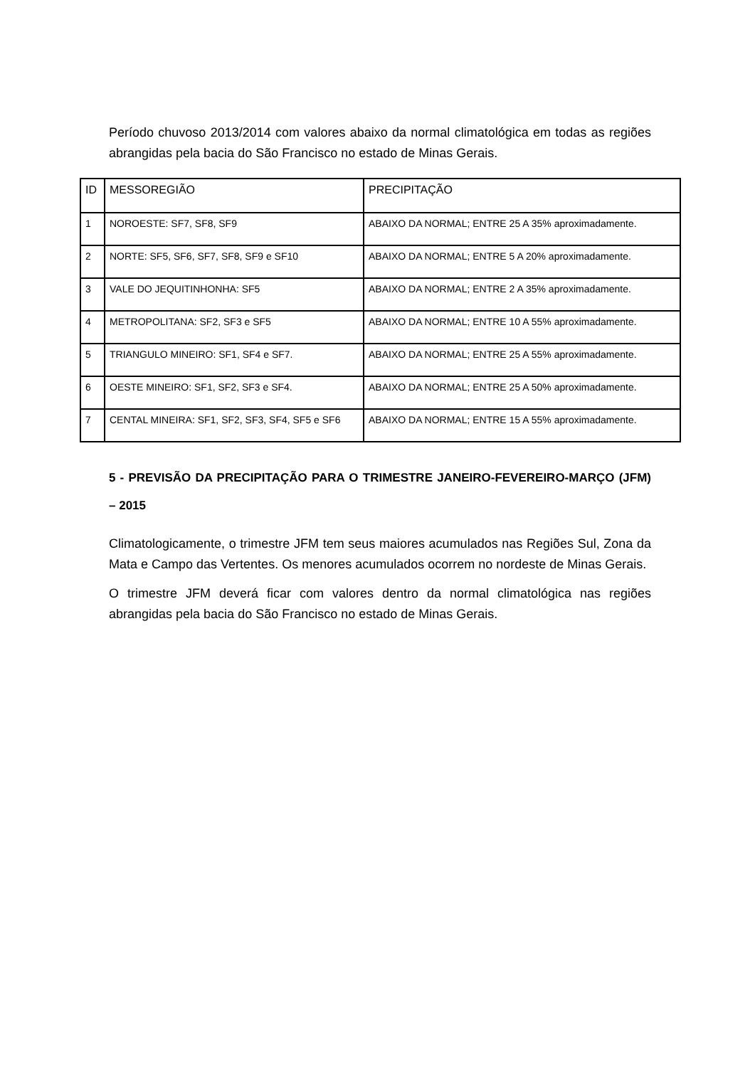Período chuvoso 2013/2014 com valores abaixo da normal climatológica em todas as regiões abrangidas pela bacia do São Francisco no estado de Minas Gerais.
| ID | MESSOREGIÃO | PRECIPITAÇÃO |
| 1 | NOROESTE: SF7, SF8, SF9 | ABAIXO DA NORMAL; ENTRE 25 A 35% aproximadamente. |
| 2 | NORTE: SF5, SF6, SF7, SF8, SF9 e SF10 | ABAIXO DA NORMAL; ENTRE 5 A 20% aproximadamente. |
| 3 | VALE DO JEQUITINHONHA: SF5 | ABAIXO DA NORMAL; ENTRE 2 A 35% aproximadamente. |
| 4 | METROPOLITANA: SF2, SF3 e SF5 | ABAIXO DA NORMAL; ENTRE 10 A 55% aproximadamente. |
| 5 | TRIANGULO MINEIRO: SF1, SF4 e SF7. | ABAIXO DA NORMAL; ENTRE 25 A 55% aproximadamente. |
| 6 | OESTE MINEIRO: SF1, SF2, SF3 e SF4. | ABAIXO DA NORMAL; ENTRE 25 A 50% aproximadamente. |
| 7 | CENTAL MINEIRA: SF1, SF2, SF3, SF4, SF5 e SF6 | ABAIXO DA NORMAL; ENTRE 15 A 55% aproximadamente. |
5 - PREVISÃO DA PRECIPITAÇÃO PARA O TRIMESTRE JANEIRO-FEVEREIRO-MARÇO (JFM) – 2015
Climatologicamente, o trimestre JFM tem seus maiores acumulados nas Regiões Sul, Zona da Mata e Campo das Vertentes. Os menores acumulados ocorrem no nordeste de Minas Gerais.
O trimestre JFM deverá ficar com valores dentro da normal climatológica nas regiões abrangidas pela bacia do São Francisco no estado de Minas Gerais.